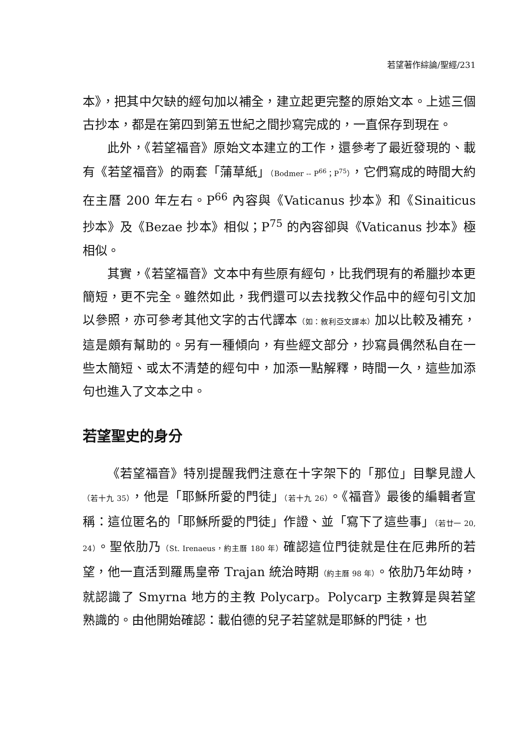若望著作綜論/聖經/231
本》，把其中欠缺的經句加以補全，建立起更完整的原始文本。上述三個古抄本，都是在第四到第五世紀之間抄寫完成的，一直保存到現在。
此外，《若望福音》原始文本建立的工作，還參考了最近發現的、載有《若望福音》的兩套「蒲草紙」（Bodmer -- P<sup>66</sup>；P<sup>75</sup>），它們寫成的時間大約在主曆 200 年左右。P<sup>66</sup> 內容與《Vaticanus 抄本》和《Sinaiticus 抄本》及《Bezae 抄本》相似；P<sup>75</sup> 的內容卻與《Vaticanus 抄本》極相似。
其實，《若望福音》文本中有些原有經句，比我們現有的希臘抄本更簡短，更不完全。雖然如此，我們還可以去找教父作品中的經句引文加以參照，亦可參考其他文字的古代譯本（如：敘利亞文譯本）加以比較及補充，這是頗有幫助的。另有一種傾向，有些經文部分，抄寫員偶然私自在一些太簡短、或太不清楚的經句中，加添一點解釋，時間一久，這些加添句也進入了文本之中。
若望聖史的身分
《若望福音》特別提醒我們注意在十字架下的「那位」目擊見證人（若十九 35），他是「耶穌所愛的門徒」（若十九 26）。《福音》最後的編輯者宣稱：這位匿名的「耶穌所愛的門徒」作證、並「寫下了這些事」（若廿一 20, 24）。聖依肋乃（St. Irenaeus，約主曆 180 年）確認這位門徒就是住在厄弗所的若望，他一直活到羅馬皇帝 Trajan 統治時期（約主曆 98 年）。依肋乃年幼時，就認識了 Smyrna 地方的主教 Polycarp。Polycarp 主教算是與若望熟識的。由他開始確認：載伯德的兒子若望就是耶穌的門徒，也